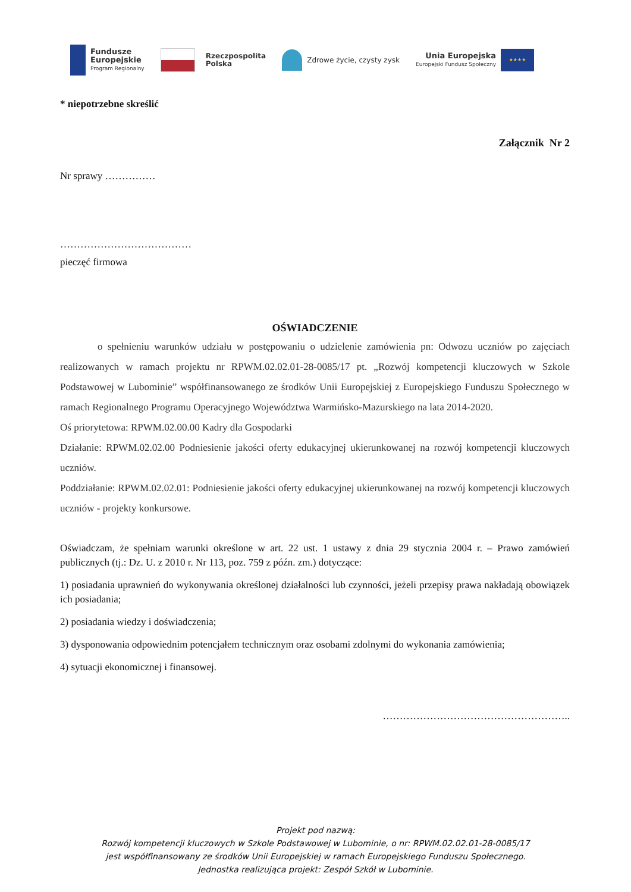Fundusze
Europejskie
Program Regionalny
Rzeczpospolita
Polska
Zdrowe życie, czysty zysk
Unia Europejska
Europejski Fundusz Społeczny
★★★★
* niepotrzebne skreślić
Załącznik Nr 2
Nr sprawy ……………
…………………………………
pieczęć firmowa
OŚWIADCZENIE
o spełnieniu warunków udziału w postępowaniu o udzielenie zamówienia pn: Odwozu uczniów po zajęciach realizowanych w ramach projektu nr RPWM.02.02.01-28-0085/17 pt. „Rozwój kompetencji kluczowych w Szkole Podstawowej w Lubominie” współfinansowanego ze środków Unii Europejskiej z Europejskiego Funduszu Społecznego w ramach Regionalnego Programu Operacyjnego Województwa Warmińsko-Mazurskiego na lata 2014-2020.
Oś priorytetowa: RPWM.02.00.00 Kadry dla Gospodarki
Działanie: RPWM.02.02.00 Podniesienie jakości oferty edukacyjnej ukierunkowanej na rozwój kompetencji kluczowych uczniów.
Poddziałanie: RPWM.02.02.01: Podniesienie jakości oferty edukacyjnej ukierunkowanej na rozwój kompetencji kluczowych uczniów - projekty konkursowe.
Oświadczam, że spełniam warunki określone w art. 22 ust. 1 ustawy z dnia 29 stycznia 2004 r. – Prawo zamówień publicznych (tj.: Dz. U. z 2010 r. Nr 113, poz. 759 z późn. zm.) dotyczące:
1) posiadania uprawnień do wykonywania określonej działalności lub czynności, jeżeli przepisy prawa nakładają obowiązek ich posiadania;
2) posiadania wiedzy i doświadczenia;
3) dysponowania odpowiednim potencjałem technicznym oraz osobami zdolnymi do wykonania zamówienia;
4) sytuacji ekonomicznej i finansowej.
………………………………………………..
Projekt pod nazwą:
Rozwój kompetencji kluczowych w Szkole Podstawowej w Lubominie, o nr: RPWM.02.02.01-28-0085/17
jest współfinansowany ze środków Unii Europejskiej w ramach Europejskiego Funduszu Społecznego.
Jednostka realizująca projekt: Zespół Szkół w Lubominie.